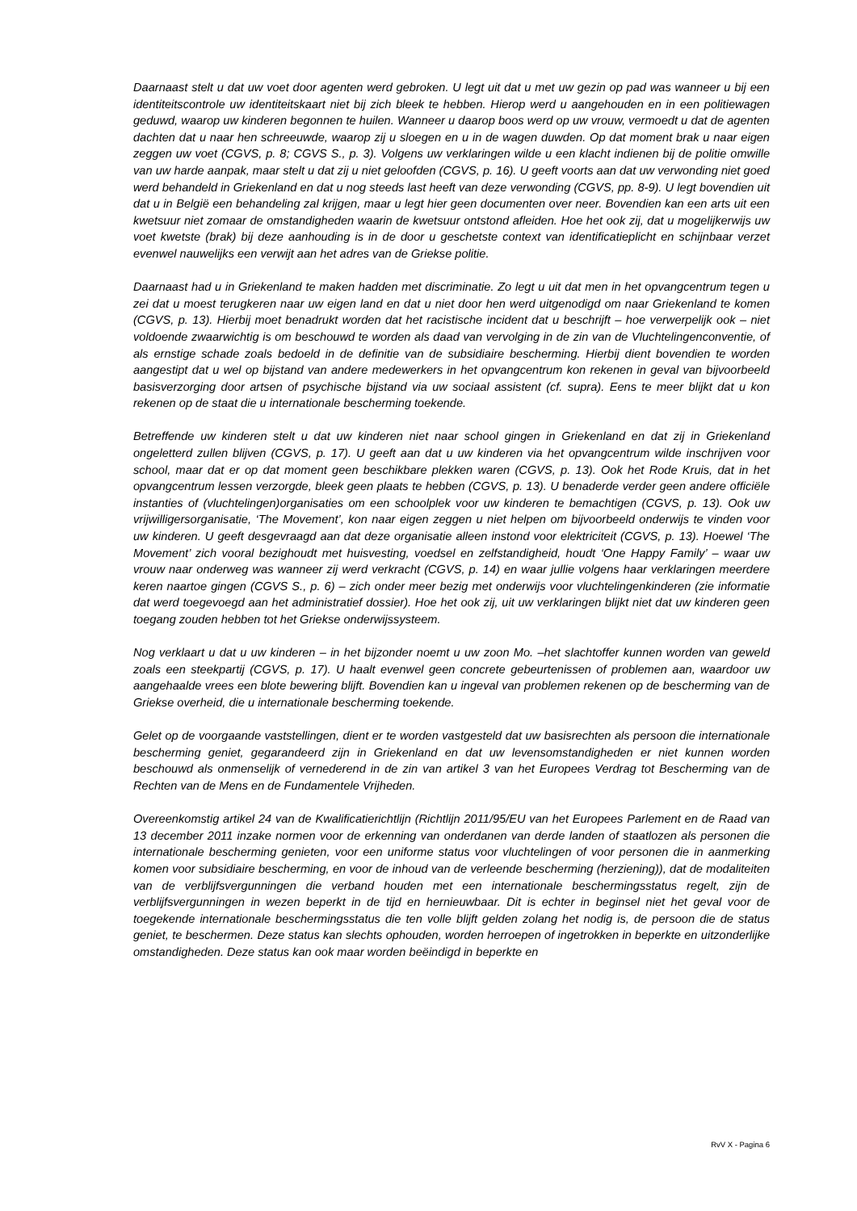Daarnaast stelt u dat uw voet door agenten werd gebroken. U legt uit dat u met uw gezin op pad was wanneer u bij een identiteitscontrole uw identiteitskaart niet bij zich bleek te hebben. Hierop werd u aangehouden en in een politiewagen geduwd, waarop uw kinderen begonnen te huilen. Wanneer u daarop boos werd op uw vrouw, vermoedt u dat de agenten dachten dat u naar hen schreeuwde, waarop zij u sloegen en u in de wagen duwden. Op dat moment brak u naar eigen zeggen uw voet (CGVS, p. 8; CGVS S., p. 3). Volgens uw verklaringen wilde u een klacht indienen bij de politie omwille van uw harde aanpak, maar stelt u dat zij u niet geloofden (CGVS, p. 16). U geeft voorts aan dat uw verwonding niet goed werd behandeld in Griekenland en dat u nog steeds last heeft van deze verwonding (CGVS, pp. 8-9). U legt bovendien uit dat u in België een behandeling zal krijgen, maar u legt hier geen documenten over neer. Bovendien kan een arts uit een kwetsuur niet zomaar de omstandigheden waarin de kwetsuur ontstond afleiden. Hoe het ook zij, dat u mogelijkerwijs uw voet kwetste (brak) bij deze aanhouding is in de door u geschetste context van identificatieplicht en schijnbaar verzet evenwel nauwelijks een verwijt aan het adres van de Griekse politie.
Daarnaast had u in Griekenland te maken hadden met discriminatie. Zo legt u uit dat men in het opvangcentrum tegen u zei dat u moest terugkeren naar uw eigen land en dat u niet door hen werd uitgenodigd om naar Griekenland te komen (CGVS, p. 13). Hierbij moet benadrukt worden dat het racistische incident dat u beschrijft – hoe verwerpelijk ook – niet voldoende zwaarwichtig is om beschouwd te worden als daad van vervolging in de zin van de Vluchtelingenconventie, of als ernstige schade zoals bedoeld in de definitie van de subsidiaire bescherming. Hierbij dient bovendien te worden aangestipt dat u wel op bijstand van andere medewerkers in het opvangcentrum kon rekenen in geval van bijvoorbeeld basisverzorging door artsen of psychische bijstand via uw sociaal assistent (cf. supra). Eens te meer blijkt dat u kon rekenen op de staat die u internationale bescherming toekende.
Betreffende uw kinderen stelt u dat uw kinderen niet naar school gingen in Griekenland en dat zij in Griekenland ongeletterd zullen blijven (CGVS, p. 17). U geeft aan dat u uw kinderen via het opvangcentrum wilde inschrijven voor school, maar dat er op dat moment geen beschikbare plekken waren (CGVS, p. 13). Ook het Rode Kruis, dat in het opvangcentrum lessen verzorgde, bleek geen plaats te hebben (CGVS, p. 13). U benaderde verder geen andere officiële instanties of (vluchtelingen)organisaties om een schoolplek voor uw kinderen te bemachtigen (CGVS, p. 13). Ook uw vrijwilligersorganisatie, ‘The Movement’, kon naar eigen zeggen u niet helpen om bijvoorbeeld onderwijs te vinden voor uw kinderen. U geeft desgevraagd aan dat deze organisatie alleen instond voor elektriciteit (CGVS, p. 13). Hoewel ‘The Movement’ zich vooral bezighoudt met huisvesting, voedsel en zelfstandigheid, houdt ‘One Happy Family’ – waar uw vrouw naar onderweg was wanneer zij werd verkracht (CGVS, p. 14) en waar jullie volgens haar verklaringen meerdere keren naartoe gingen (CGVS S., p. 6) – zich onder meer bezig met onderwijs voor vluchtelingenkinderen (zie informatie dat werd toegevoegd aan het administratief dossier). Hoe het ook zij, uit uw verklaringen blijkt niet dat uw kinderen geen toegang zouden hebben tot het Griekse onderwijssysteem.
Nog verklaart u dat u uw kinderen – in het bijzonder noemt u uw zoon Mo. –het slachtoffer kunnen worden van geweld zoals een steekpartij (CGVS, p. 17). U haalt evenwel geen concrete gebeurtenissen of problemen aan, waardoor uw aangehaalde vrees een blote bewering blijft. Bovendien kan u ingeval van problemen rekenen op de bescherming van de Griekse overheid, die u internationale bescherming toekende.
Gelet op de voorgaande vaststellingen, dient er te worden vastgesteld dat uw basisrechten als persoon die internationale bescherming geniet, gegarandeerd zijn in Griekenland en dat uw levensomstandigheden er niet kunnen worden beschouwd als onmenselijk of vernederend in de zin van artikel 3 van het Europees Verdrag tot Bescherming van de Rechten van de Mens en de Fundamentele Vrijheden.
Overeenkomstig artikel 24 van de Kwalificatierichtlijn (Richtlijn 2011/95/EU van het Europees Parlement en de Raad van 13 december 2011 inzake normen voor de erkenning van onderdanen van derde landen of staatlozen als personen die internationale bescherming genieten, voor een uniforme status voor vluchtelingen of voor personen die in aanmerking komen voor subsidiaire bescherming, en voor de inhoud van de verleende bescherming (herziening)), dat de modaliteiten van de verblijfsvergunningen die verband houden met een internationale beschermingsstatus regelt, zijn de verblijfsvergunningen in wezen beperkt in de tijd en hernieuwbaar. Dit is echter in beginsel niet het geval voor de toegekende internationale beschermingsstatus die ten volle blijft gelden zolang het nodig is, de persoon die de status geniet, te beschermen. Deze status kan slechts ophouden, worden herroepen of ingetrokken in beperkte en uitzonderlijke omstandigheden. Deze status kan ook maar worden beëindigd in beperkte en
RvV X - Pagina 6